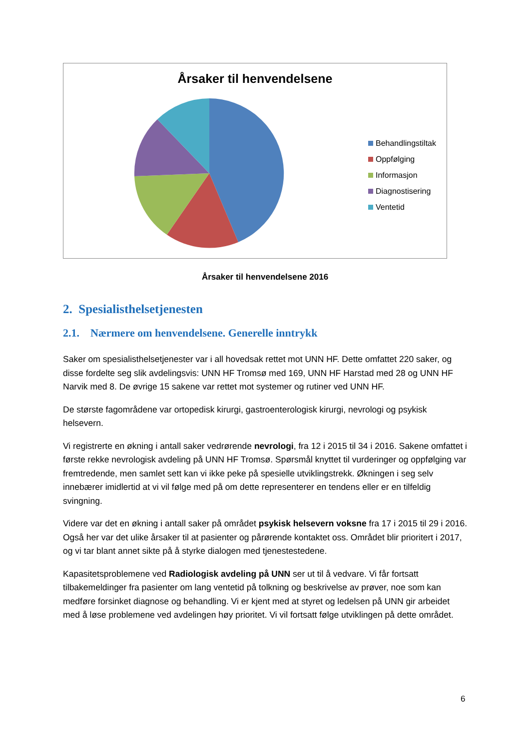Årsaker til henvendelsene
Behandlingstiltak
Oppfølging
Informasjon
Diagnostisering
Ventetid
Årsaker til henvendelsene 2016
2. Spesialisthelsetjenesten
2.1. Nærmere om henvendelsene. Generelle inntrykk
Saker om spesialisthelsetjenester var i all hovedsak rettet mot UNN HF. Dette omfattet 220 saker, og disse fordelte seg slik avdelingsvis: UNN HF Tromsø med 169, UNN HF Harstad med 28 og UNN HF Narvik med 8. De øvrige 15 sakene var rettet mot systemer og rutiner ved UNN HF.
De største fagområdene var ortopedisk kirurgi, gastroenterologisk kirurgi, nevrologi og psykisk helsevern.
Vi registrerte en økning i antall saker vedrørende nevrologi, fra 12 i 2015 til 34 i 2016. Sakene omfattet i første rekke nevrologisk avdeling på UNN HF Tromsø. Spørsmål knyttet til vurderinger og oppfølging var fremtredende, men samlet sett kan vi ikke peke på spesielle utviklingstrekk. Økningen i seg selv innebærer imidlertid at vi vil følge med på om dette representerer en tendens eller er en tilfeldig svingning.
Videre var det en økning i antall saker på området psykisk helsevern voksne fra 17 i 2015 til 29 i 2016. Også her var det ulike årsaker til at pasienter og pårørende kontaktet oss. Området blir prioritert i 2017, og vi tar blant annet sikte på å styrke dialogen med tjenestestedene.
Kapasitetsproblemene ved Radiologisk avdeling på UNN ser ut til å vedvare. Vi får fortsatt tilbakemeldinger fra pasienter om lang ventetid på tolkning og beskrivelse av prøver, noe som kan medføre forsinket diagnose og behandling. Vi er kjent med at styret og ledelsen på UNN gir arbeidet med å løse problemene ved avdelingen høy prioritet. Vi vil fortsatt følge utviklingen på dette området.
6